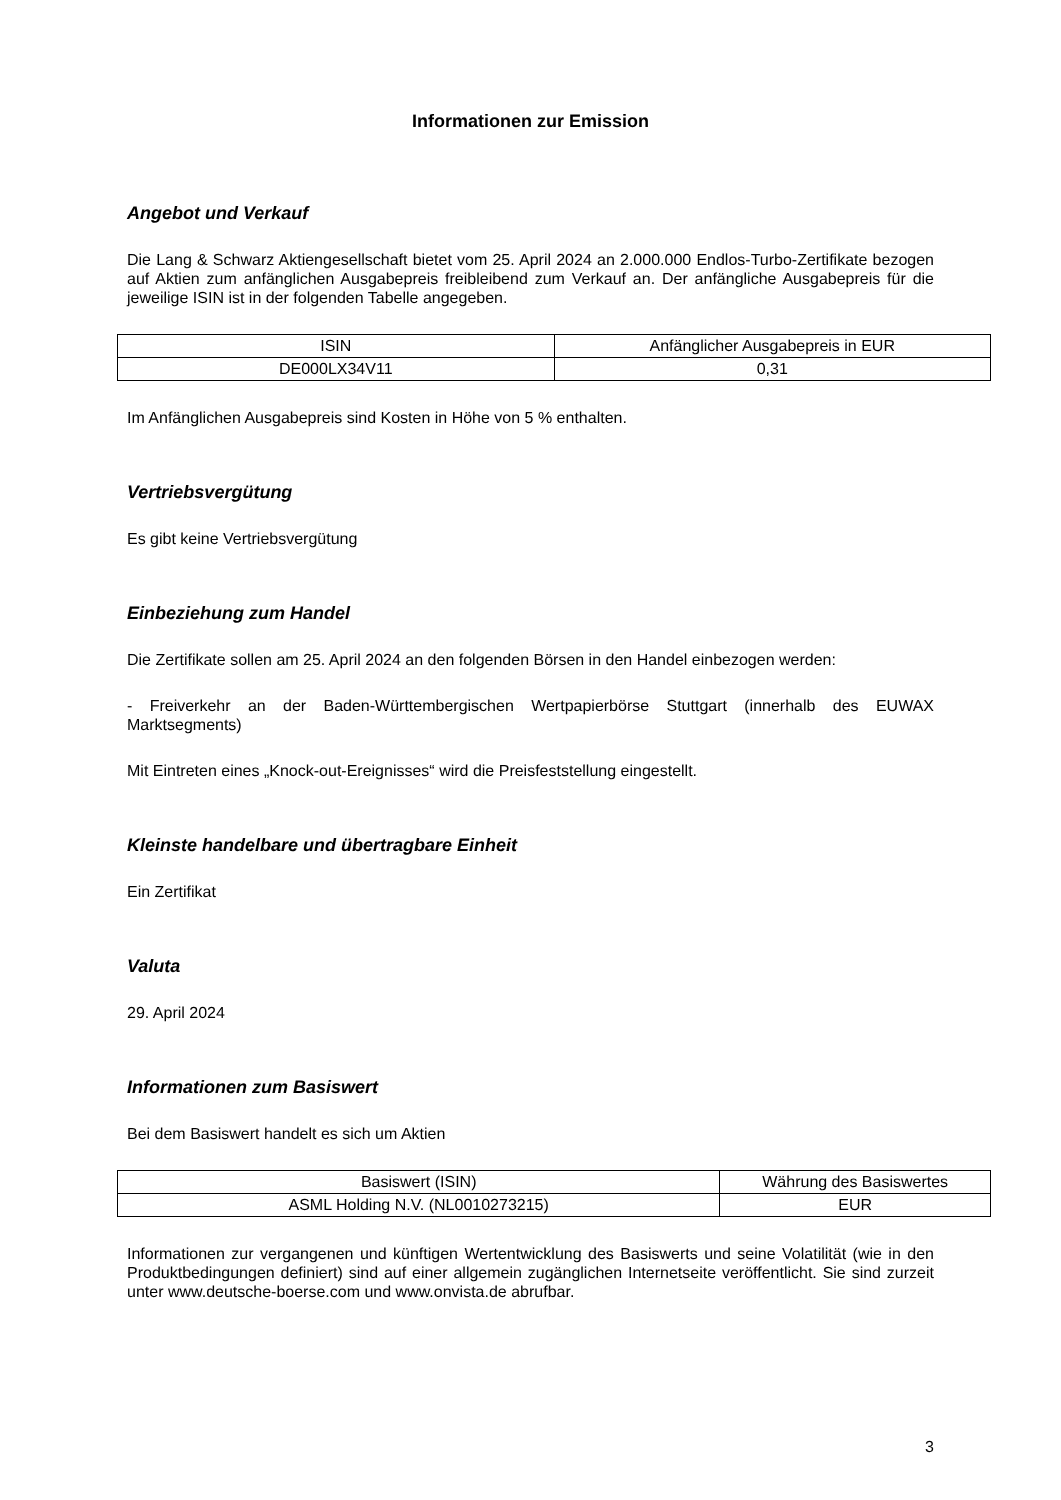Informationen zur Emission
Angebot und Verkauf
Die Lang & Schwarz Aktiengesellschaft bietet vom 25. April 2024 an 2.000.000 Endlos-Turbo-Zertifikate bezogen auf Aktien zum anfänglichen Ausgabepreis freibleibend zum Verkauf an. Der anfängliche Ausgabepreis für die jeweilige ISIN ist in der folgenden Tabelle angegeben.
| ISIN | Anfänglicher Ausgabepreis in EUR |
| DE000LX34V11 | 0,31 |
Im Anfänglichen Ausgabepreis sind Kosten in Höhe von 5 % enthalten.
Vertriebsvergütung
Es gibt keine Vertriebsvergütung
Einbeziehung zum Handel
Die Zertifikate sollen am 25. April 2024 an den folgenden Börsen in den Handel einbezogen werden:
- Freiverkehr an der Baden-Württembergischen Wertpapierbörse Stuttgart (innerhalb des EUWAX Marktsegments)
Mit Eintreten eines „Knock-out-Ereignisses“ wird die Preisfeststellung eingestellt.
Kleinste handelbare und übertragbare Einheit
Ein Zertifikat
Valuta
29. April 2024
Informationen zum Basiswert
Bei dem Basiswert handelt es sich um Aktien
| Basiswert (ISIN) | Währung des Basiswertes |
| ASML Holding N.V. (NL0010273215) | EUR |
Informationen zur vergangenen und künftigen Wertentwicklung des Basiswerts und seine Volatilität (wie in den Produktbedingungen definiert) sind auf einer allgemein zugänglichen Internetseite veröffentlicht. Sie sind zurzeit unter www.deutsche-boerse.com und www.onvista.de abrufbar.
3